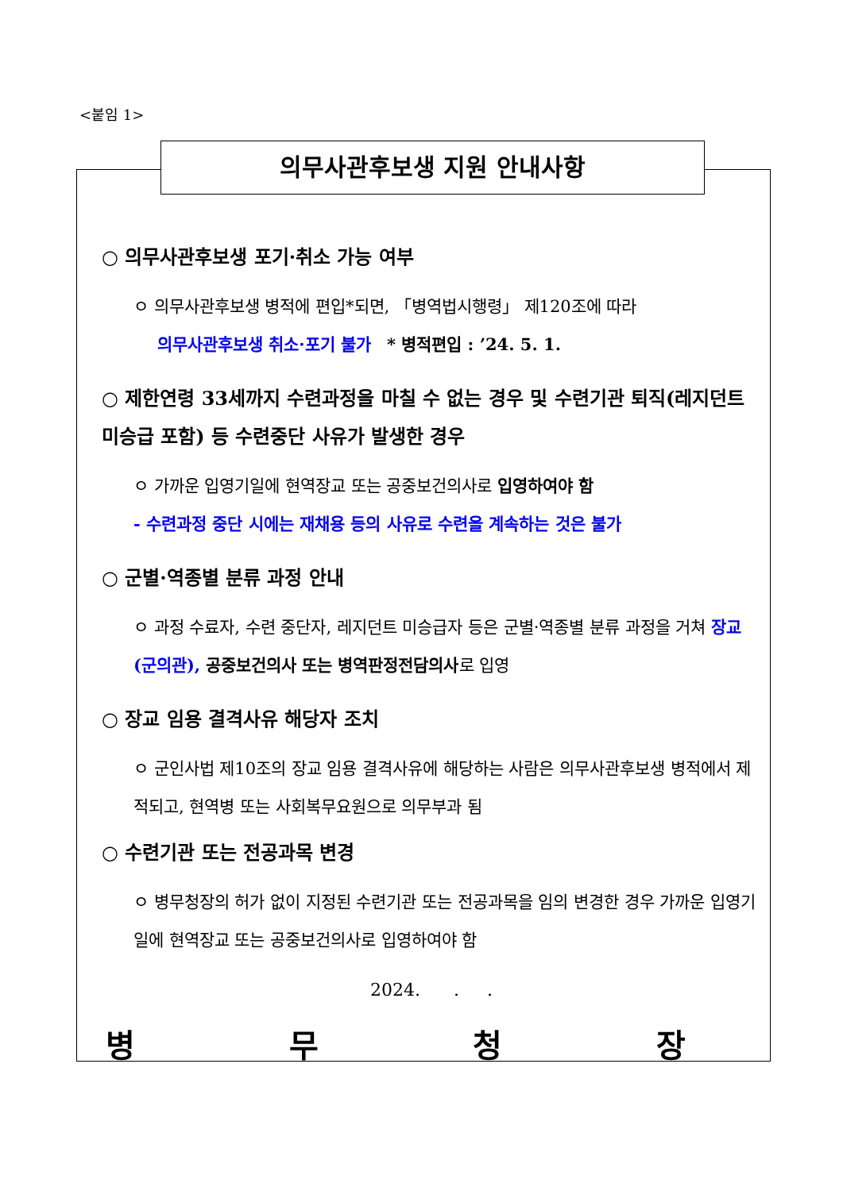<붙임 1>
의무사관후보생 지원 안내사항
○ 의무사관후보생 포기·취소 가능 여부
ㅇ 의무사관후보생 병적에 편입*되면, 「병역법시행령」 제120조에 따라
의무사관후보생 취소·포기 불가 * 병적편입 : ’24. 5. 1.
○ 제한연령 33세까지 수련과정을 마칠 수 없는 경우 및 수련기관 퇴직(레지던트 미승급 포함) 등 수련중단 사유가 발생한 경우
ㅇ 가까운 입영기일에 현역장교 또는 공중보건의사로 입영하여야 함
- 수련과정 중단 시에는 재채용 등의 사유로 수련을 계속하는 것은 불가
○ 군별·역종별 분류 과정 안내
ㅇ 과정 수료자, 수련 중단자, 레지던트 미승급자 등은 군별·역종별 분류 과정을 거쳐 장교(군의관), 공중보건의사 또는 병역판정전담의사로 입영
○ 장교 임용 결격사유 해당자 조치
ㅇ 군인사법 제10조의 장교 임용 결격사유에 해당하는 사람은 의무사관후보생 병적에서 제적되고, 현역병 또는 사회복무요원으로 의무부과 됨
○ 수련기관 또는 전공과목 변경
ㅇ 병무청장의 허가 없이 지정된 수련기관 또는 전공과목을 임의 변경한 경우 가까운 입영기일에 현역장교 또는 공중보건의사로 입영하여야 함
2024. . .
병 무 청 장